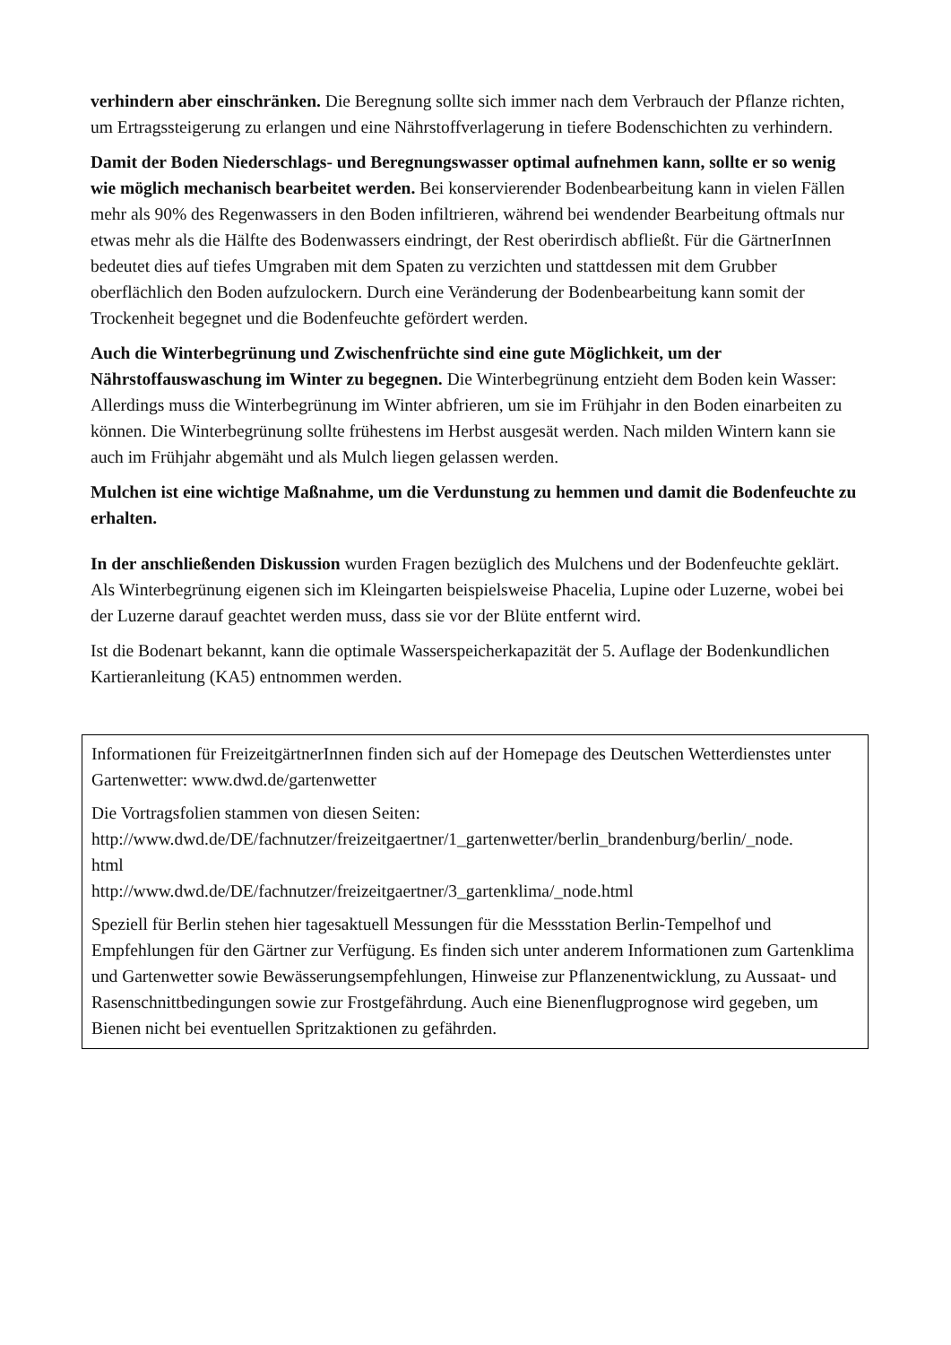verhindern aber einschränken. Die Beregnung sollte sich immer nach dem Verbrauch der Pflanze richten, um Ertragssteigerung zu erlangen und eine Nährstoffverlagerung in tiefere Bodenschichten zu verhindern.
Damit der Boden Niederschlags- und Beregnungswasser optimal aufnehmen kann, sollte er so wenig wie möglich mechanisch bearbeitet werden. Bei konservierender Bodenbearbeitung kann in vielen Fällen mehr als 90% des Regenwassers in den Boden infiltrieren, während bei wendender Bearbeitung oftmals nur etwas mehr als die Hälfte des Bodenwassers eindringt, der Rest oberirdisch abfließt. Für die GärtnerInnen bedeutet dies auf tiefes Umgraben mit dem Spaten zu verzichten und stattdessen mit dem Grubber oberflächlich den Boden aufzulockern. Durch eine Veränderung der Bodenbearbeitung kann somit der Trockenheit begegnet und die Bodenfeuchte gefördert werden.
Auch die Winterbegrünung und Zwischenfrüchte sind eine gute Möglichkeit, um der Nährstoffauswaschung im Winter zu begegnen. Die Winterbegrünung entzieht dem Boden kein Wasser: Allerdings muss die Winterbegrünung im Winter abfrieren, um sie im Frühjahr in den Boden einarbeiten zu können. Die Winterbegrünung sollte frühestens im Herbst ausgesät werden. Nach milden Wintern kann sie auch im Frühjahr abgemäht und als Mulch liegen gelassen werden.
Mulchen ist eine wichtige Maßnahme, um die Verdunstung zu hemmen und damit die Bodenfeuchte zu erhalten.
In der anschließenden Diskussion wurden Fragen bezüglich des Mulchens und der Bodenfeuchte geklärt. Als Winterbegrünung eigenen sich im Kleingarten beispielsweise Phacelia, Lupine oder Luzerne, wobei bei der Luzerne darauf geachtet werden muss, dass sie vor der Blüte entfernt wird.
Ist die Bodenart bekannt, kann die optimale Wasserspeicherkapazität der 5. Auflage der Bodenkundlichen Kartieranleitung (KA5) entnommen werden.
Informationen für FreizeitgärtnerInnen finden sich auf der Homepage des Deutschen Wetterdienstes unter Gartenwetter: www.dwd.de/gartenwetter
Die Vortragsfolien stammen von diesen Seiten:
http://www.dwd.de/DE/fachnutzer/freizeitgaertner/1_gartenwetter/berlin_brandenburg/berlin/_node.
html
http://www.dwd.de/DE/fachnutzer/freizeitgaertner/3_gartenklima/_node.html
Speziell für Berlin stehen hier tagesaktuell Messungen für die Messstation Berlin-Tempelhof und Empfehlungen für den Gärtner zur Verfügung. Es finden sich unter anderem Informationen zum Gartenklima und Gartenwetter sowie Bewässerungsempfehlungen, Hinweise zur Pflanzenentwicklung, zu Aussaat- und Rasenschnittbedingungen sowie zur Frostgefährdung. Auch eine Bienenflugprognose wird gegeben, um Bienen nicht bei eventuellen Spritzaktionen zu gefährden.